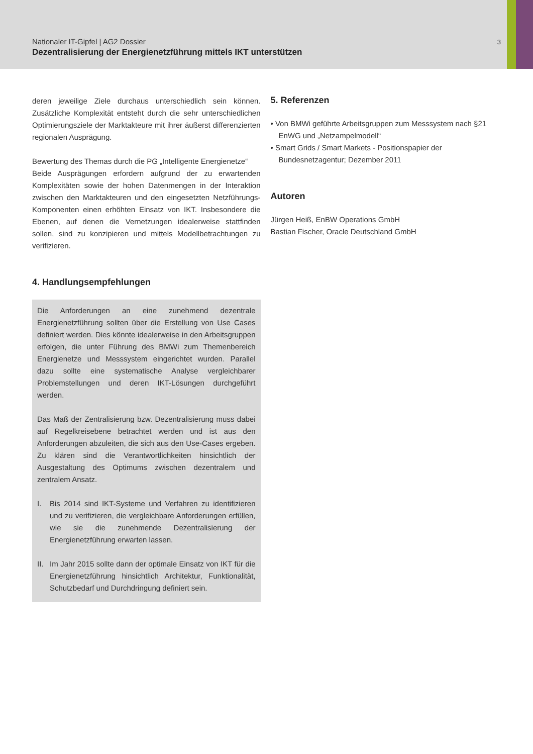Nationaler IT-Gipfel | AG2 Dossier
Dezentralisierung der Energienetzführung mittels IKT unterstützen
3
deren jeweilige Ziele durchaus unterschiedlich sein können. Zusätzliche Komplexität entsteht durch die sehr unterschiedlichen Optimierungsziele der Marktakteure mit ihrer äußerst differenzierten regionalen Ausprägung.
Bewertung des Themas durch die PG „Intelligente Energienetze“
Beide Ausprägungen erfordern aufgrund der zu erwartenden Komplexitäten sowie der hohen Datenmengen in der Interaktion zwischen den Marktakteuren und den eingesetzten Netzführungs-Komponenten einen erhöhten Einsatz von IKT. Insbesondere die Ebenen, auf denen die Vernetzungen idealerweise stattfinden sollen, sind zu konzipieren und mittels Modellbetrachtungen zu verifizieren.
4. Handlungsempfehlungen
Die Anforderungen an eine zunehmend dezentrale Energienetzführung sollten über die Erstellung von Use Cases definiert werden. Dies könnte idealerweise in den Arbeitsgruppen erfolgen, die unter Führung des BMWi zum Themenbereich Energienetze und Messsystem eingerichtet wurden. Parallel dazu sollte eine systematische Analyse vergleichbarer Problemstellungen und deren IKT-Lösungen durchgeführt werden.
Das Maß der Zentralisierung bzw. Dezentralisierung muss dabei auf Regelkreisebene betrachtet werden und ist aus den Anforderungen abzuleiten, die sich aus den Use-Cases ergeben. Zu klären sind die Verantwortlichkeiten hinsichtlich der Ausgestaltung des Optimums zwischen dezentralem und zentralem Ansatz.
I. Bis 2014 sind IKT-Systeme und Verfahren zu identifizieren und zu verifizieren, die vergleichbare Anforderungen erfüllen, wie sie die zunehmende Dezentralisierung der Energienetzführung erwarten lassen.
II. Im Jahr 2015 sollte dann der optimale Einsatz von IKT für die Energienetzführung hinsichtlich Architektur, Funktionalität, Schutzbedarf und Durchdringung definiert sein.
5. Referenzen
• Von BMWi geführte Arbeitsgruppen zum Messsystem nach §21 EnWG und „Netzampelmodell“
• Smart Grids / Smart Markets - Positionspapier der Bundesnetzagentur; Dezember 2011
Autoren
Jürgen Heiß, EnBW Operations GmbH
Bastian Fischer, Oracle Deutschland GmbH